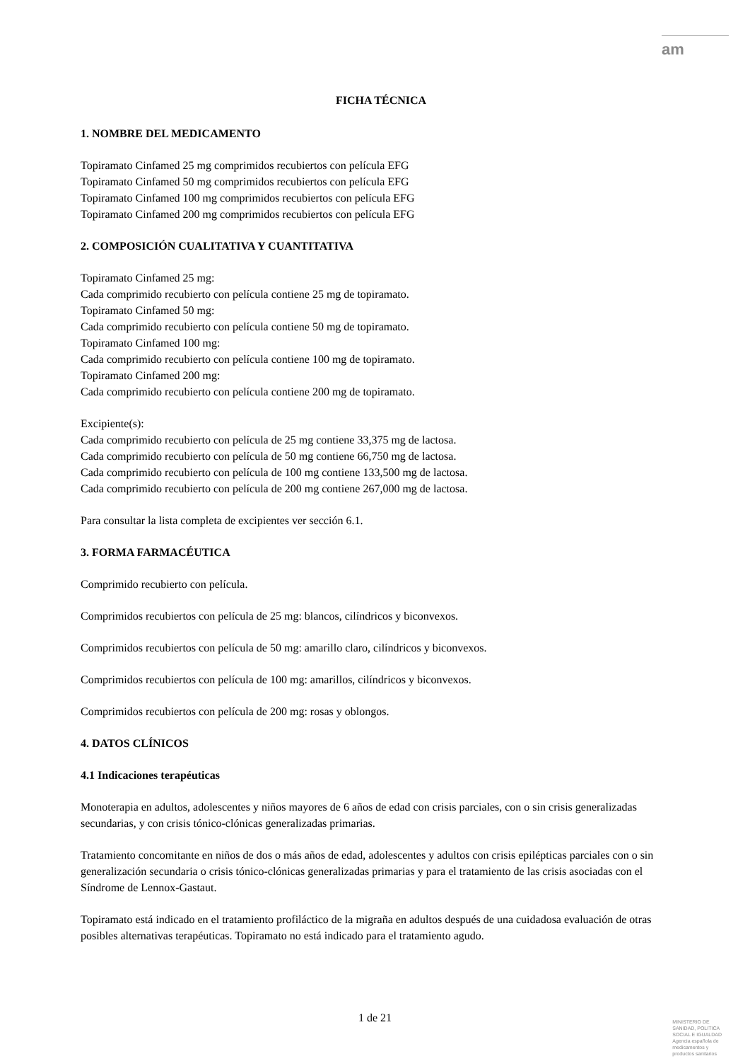am
FICHA TÉCNICA
1. NOMBRE DEL MEDICAMENTO
Topiramato Cinfamed 25 mg comprimidos recubiertos con película EFG
Topiramato Cinfamed 50 mg comprimidos recubiertos con película EFG
Topiramato Cinfamed 100 mg comprimidos recubiertos con película EFG
Topiramato Cinfamed 200 mg comprimidos recubiertos con película EFG
2. COMPOSICIÓN CUALITATIVA Y CUANTITATIVA
Topiramato Cinfamed 25 mg:
Cada comprimido recubierto con película contiene 25 mg de topiramato.
Topiramato Cinfamed 50 mg:
Cada comprimido recubierto con película contiene 50 mg de topiramato.
Topiramato Cinfamed 100 mg:
Cada comprimido recubierto con película contiene 100 mg de topiramato.
Topiramato Cinfamed 200 mg:
Cada comprimido recubierto con película contiene 200 mg de topiramato.
Excipiente(s):
Cada comprimido recubierto con película de 25 mg contiene 33,375 mg de lactosa.
Cada comprimido recubierto con película de 50 mg contiene 66,750 mg de lactosa.
Cada comprimido recubierto con película de 100 mg contiene 133,500 mg de lactosa.
Cada comprimido recubierto con película de 200 mg contiene 267,000 mg de lactosa.
Para consultar la lista completa de excipientes ver sección 6.1.
3. FORMA FARMACÉUTICA
Comprimido recubierto con película.
Comprimidos recubiertos con película de 25 mg: blancos, cilíndricos y biconvexos.
Comprimidos recubiertos con película de 50 mg: amarillo claro, cilíndricos y biconvexos.
Comprimidos recubiertos con película de 100 mg: amarillos, cilíndricos y biconvexos.
Comprimidos recubiertos con película de 200 mg: rosas y oblongos.
4. DATOS CLÍNICOS
4.1 Indicaciones terapéuticas
Monoterapia en adultos, adolescentes y niños mayores de 6 años de edad con crisis parciales, con o sin crisis generalizadas secundarias, y con crisis tónico-clónicas generalizadas primarias.
Tratamiento concomitante en niños de dos o más años de edad, adolescentes y adultos con crisis epilépticas parciales con o sin generalización secundaria o crisis tónico-clónicas generalizadas primarias y para el tratamiento de las crisis asociadas con el Síndrome de Lennox-Gastaut.
Topiramato está indicado en el tratamiento profiláctico de la migraña en adultos después de una cuidadosa evaluación de otras posibles alternativas terapéuticas. Topiramato no está indicado para el tratamiento agudo.
1 de 21
MINISTERIO DE
SANIDAD, POLITICA
SOCIAL E IGUALDAD
Agencia española de
medicamentos y
productos sanitarios